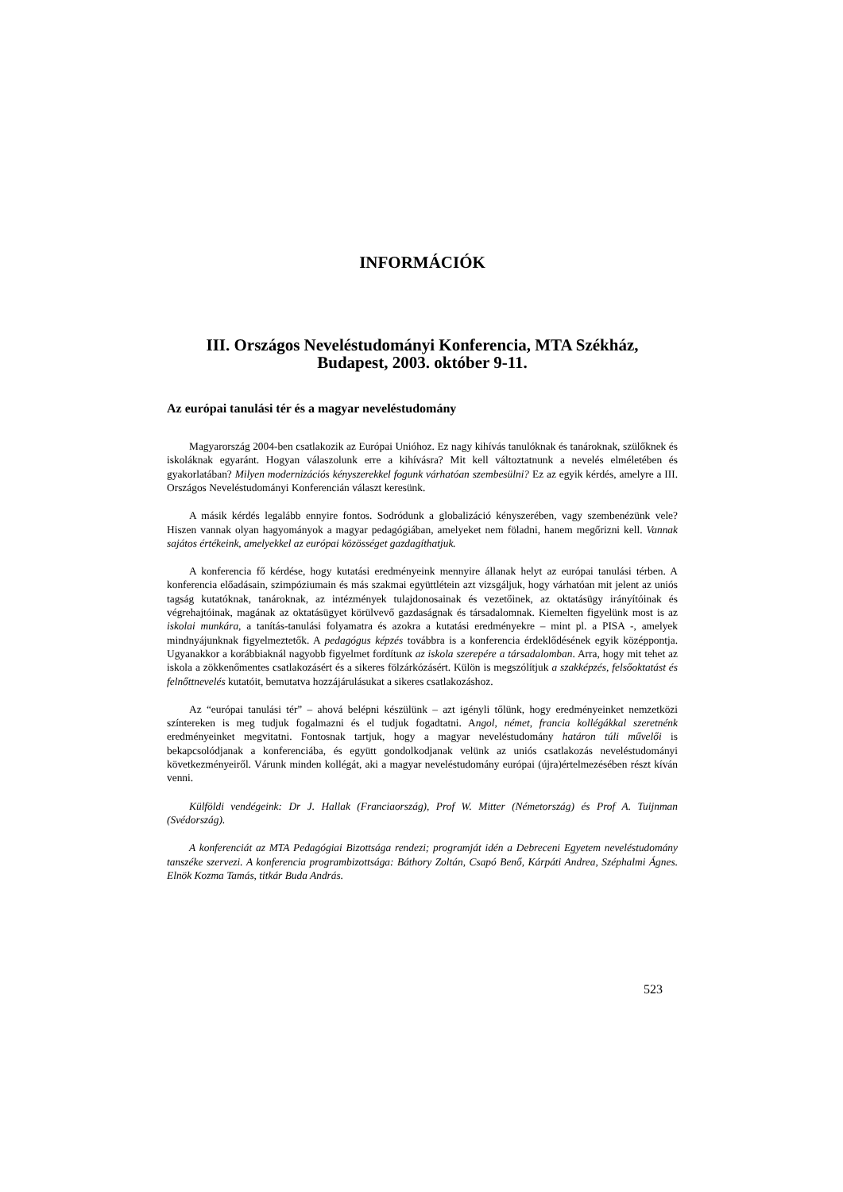INFORMÁCIÓK
III. Országos Neveléstudományi Konferencia, MTA Székház,
Budapest, 2003. október 9-11.
Az európai tanulási tér és a magyar neveléstudomány
Magyarország 2004-ben csatlakozik az Európai Unióhoz. Ez nagy kihívás tanulóknak és tanároknak, szülőknek és iskoláknak egyaránt. Hogyan válaszolunk erre a kihívásra? Mit kell változtatnunk a nevelés elméletében és gyakorlatában? Milyen modernizációs kényszerekkel fogunk várhatóan szembesülni? Ez az egyik kérdés, amelyre a III. Országos Neveléstudományi Konferencián választ keresünk.
A másik kérdés legalább ennyire fontos. Sodródunk a globalizáció kényszerében, vagy szembenézünk vele? Hiszen vannak olyan hagyományok a magyar pedagógiában, amelyeket nem föladni, hanem megőrizni kell. Vannak sajátos értékeink, amelyekkel az európai közösséget gazdagíthatjuk.
A konferencia fő kérdése, hogy kutatási eredményeink mennyire állanak helyt az európai tanulási térben. A konferencia előadásain, szimpóziumain és más szakmai együttlétein azt vizsgáljuk, hogy várhatóan mit jelent az uniós tagság kutatóknak, tanároknak, az intézmények tulajdonosainak és vezetőinek, az oktatásügy irányítóinak és végrehajtóinak, magának az oktatásügyet körülvevő gazdaságnak és társadalomnak. Kiemelten figyelünk most is az iskolai munkára, a tanítás-tanulási folyamatra és azokra a kutatási eredményekre – mint pl. a PISA -, amelyek mindnyájunknak figyelmeztetők. A pedagógus képzés továbbra is a konferencia érdeklődésének egyik középpontja. Ugyanakkor a korábbiaknál nagyobb figyelmet fordítunk az iskola szerepére a társadalomban. Arra, hogy mit tehet az iskola a zökkenőmentes csatlakozásért és a sikeres fölzárkózásért. Külön is megszólítjuk a szakképzés, felsőoktatást és felnőttnevelés kutatóit, bemutatva hozzájárulásukat a sikeres csatlakozáshoz.
Az “európai tanulási tér” – ahová belépni készülünk – azt igényli tőlünk, hogy eredményeinket nemzetközi színtereken is meg tudjuk fogalmazni és el tudjuk fogadtatni. Angol, német, francia kollégákkal szeretnénk eredményeinket megvitatni. Fontosnak tartjuk, hogy a magyar neveléstudomány határon túli művelői is bekapcsolódjanak a konferenciába, és együtt gondolkodjanak velünk az uniós csatlakozás neveléstudományi következményeiről. Várunk minden kollégát, aki a magyar neveléstudomány európai (újra)értelmezésében részt kíván venni.
Külföldi vendégeink: Dr J. Hallak (Franciaország), Prof W. Mitter (Németország) és Prof A. Tuijnman (Svédország).
A konferenciát az MTA Pedagógiai Bizottsága rendezi; programját idén a Debreceni Egyetem neveléstudomány tanszéke szervezi. A konferencia programbizottsága: Báthory Zoltán, Csapó Benő, Kárpáti Andrea, Széphalmi Ágnes. Elnök Kozma Tamás, titkár Buda András.
523